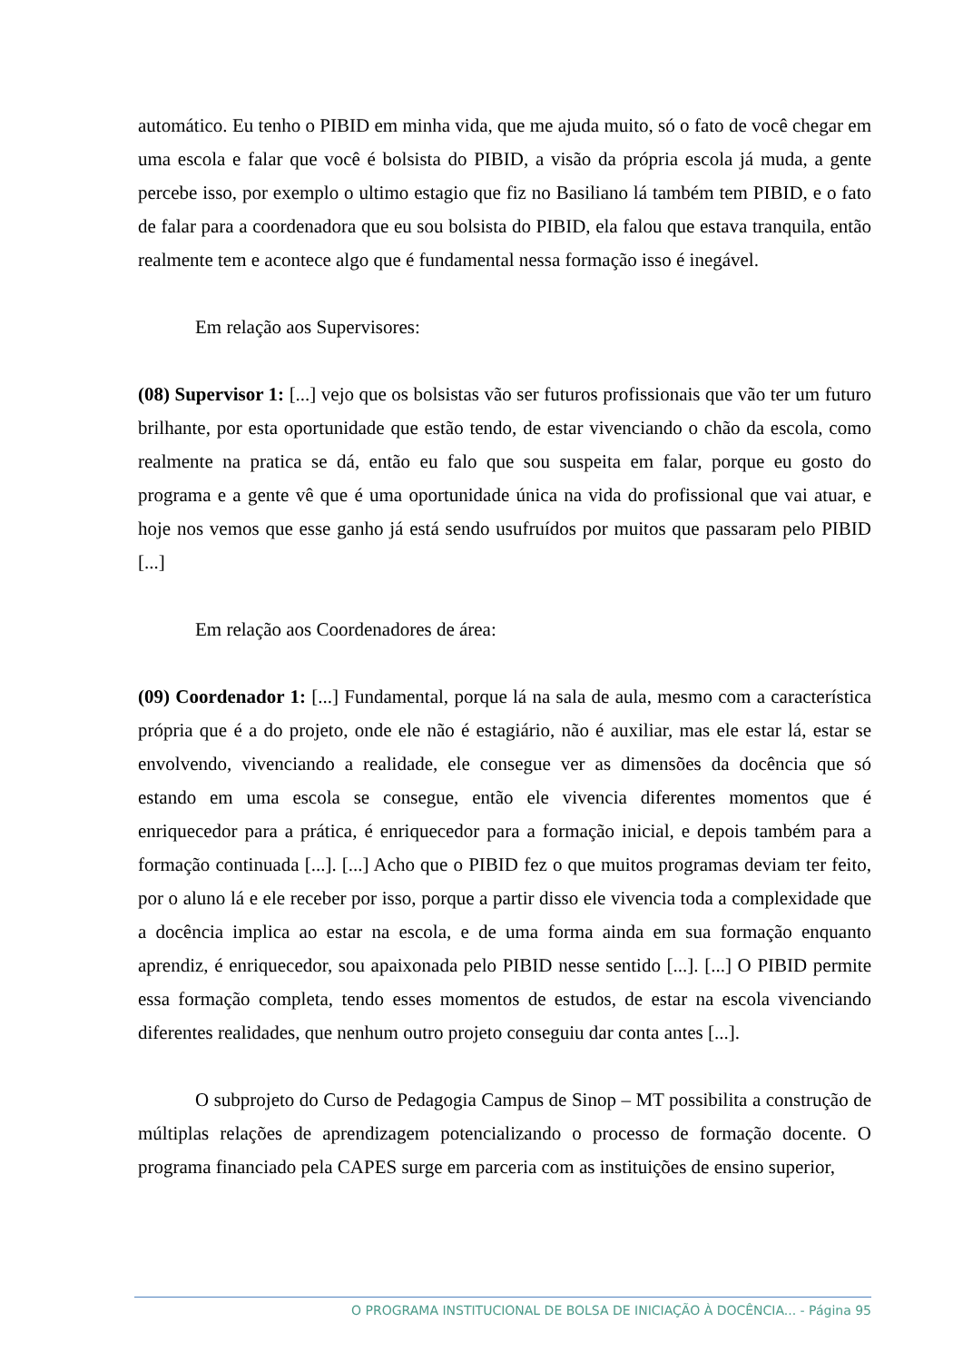automático. Eu tenho o PIBID em minha vida, que me ajuda muito, só o fato de você chegar em uma escola e falar que você é bolsista do PIBID, a visão da própria escola já muda, a gente percebe isso, por exemplo o ultimo estagio que fiz no Basiliano lá também tem PIBID, e o fato de falar para a coordenadora que eu sou bolsista do PIBID, ela falou que estava tranquila, então realmente tem e acontece algo que é fundamental nessa formação isso é inegável.
Em relação aos Supervisores:
(08) Supervisor 1: [...] vejo que os bolsistas vão ser futuros profissionais que vão ter um futuro brilhante, por esta oportunidade que estão tendo, de estar vivenciando o chão da escola, como realmente na pratica se dá, então eu falo que sou suspeita em falar, porque eu gosto do programa e a gente vê que é uma oportunidade única na vida do profissional que vai atuar, e hoje nos vemos que esse ganho já está sendo usufruídos por muitos que passaram pelo PIBID [...]
Em relação aos Coordenadores de área:
(09) Coordenador 1: [...] Fundamental, porque lá na sala de aula, mesmo com a característica própria que é a do projeto, onde ele não é estagiário, não é auxiliar, mas ele estar lá, estar se envolvendo, vivenciando a realidade, ele consegue ver as dimensões da docência que só estando em uma escola se consegue, então ele vivencia diferentes momentos que é enriquecedor para a prática, é enriquecedor para a formação inicial, e depois também para a formação continuada [...]. [...] Acho que o PIBID fez o que muitos programas deviam ter feito, por o aluno lá e ele receber por isso, porque a partir disso ele vivencia toda a complexidade que a docência implica ao estar na escola, e de uma forma ainda em sua formação enquanto aprendiz, é enriquecedor, sou apaixonada pelo PIBID nesse sentido [...]. [...] O PIBID permite essa formação completa, tendo esses momentos de estudos, de estar na escola vivenciando diferentes realidades, que nenhum outro projeto conseguiu dar conta antes [...].
O subprojeto do Curso de Pedagogia Campus de Sinop – MT possibilita a construção de múltiplas relações de aprendizagem potencializando o processo de formação docente. O programa financiado pela CAPES surge em parceria com as instituições de ensino superior,
O PROGRAMA INSTITUCIONAL DE BOLSA DE INICIAÇÃO À DOCÊNCIA... - Página 95